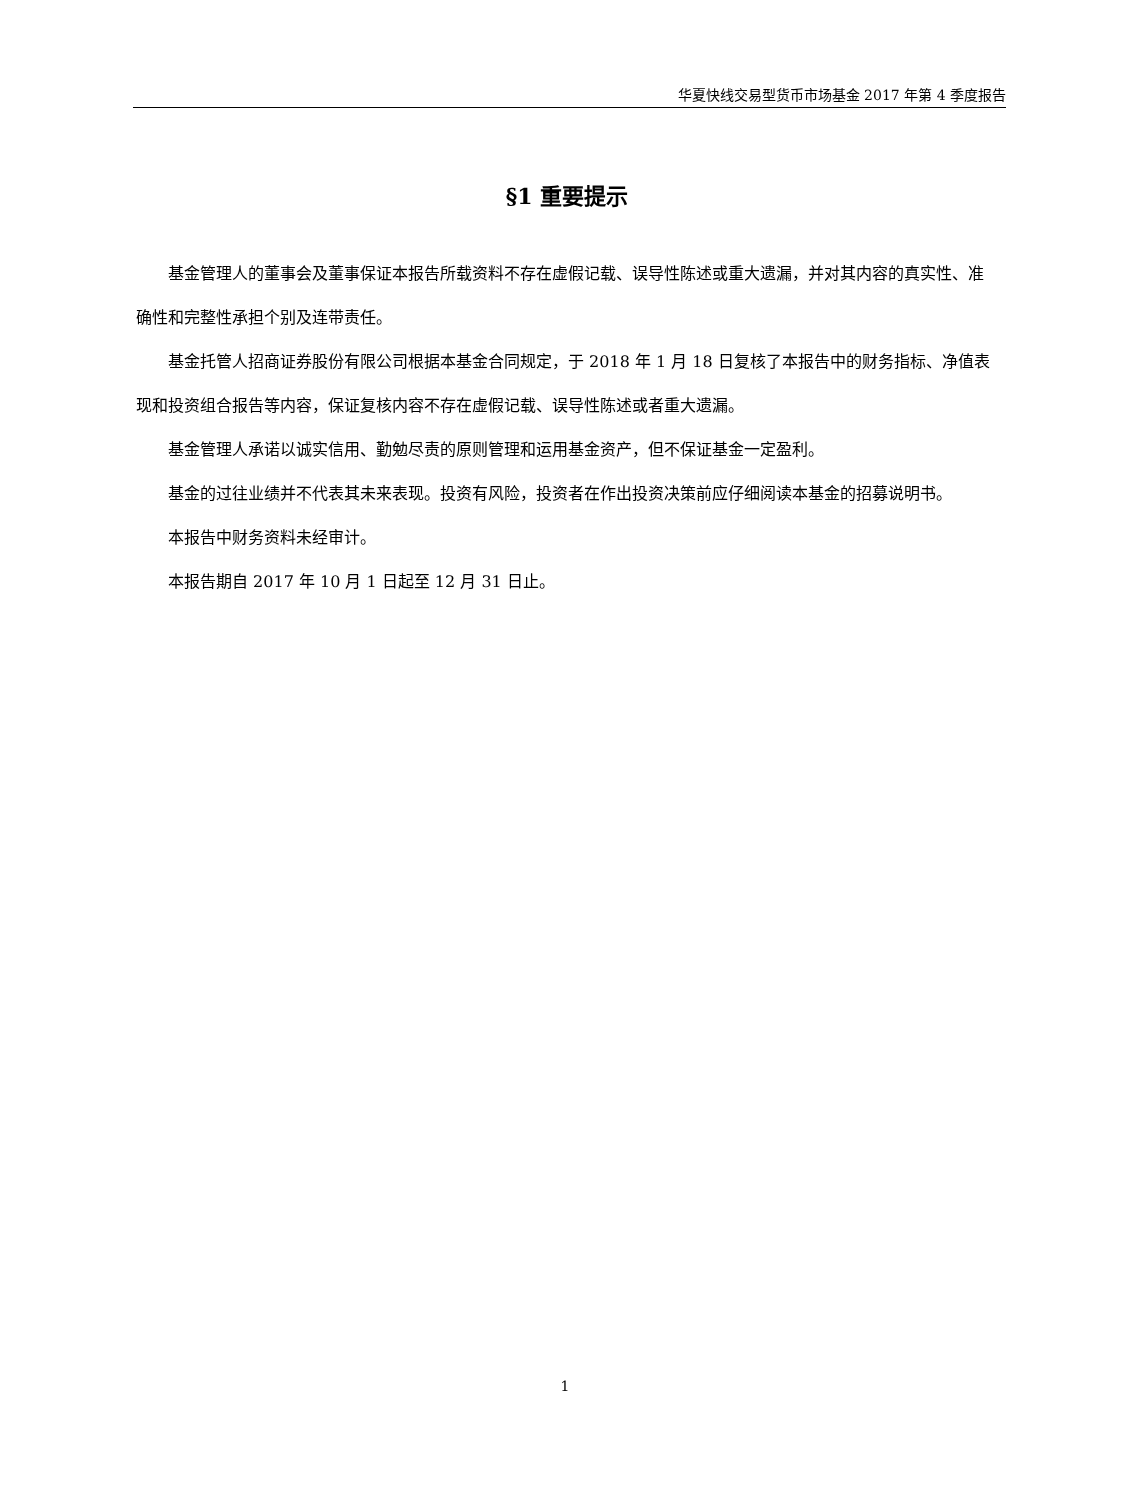华夏快线交易型货币市场基金 2017 年第 4 季度报告
§1 重要提示
基金管理人的董事会及董事保证本报告所载资料不存在虚假记载、误导性陈述或重大遗漏，并对其内容的真实性、准确性和完整性承担个别及连带责任。
基金托管人招商证券股份有限公司根据本基金合同规定，于 2018 年 1 月 18 日复核了本报告中的财务指标、净值表现和投资组合报告等内容，保证复核内容不存在虚假记载、误导性陈述或者重大遗漏。
基金管理人承诺以诚实信用、勤勉尽责的原则管理和运用基金资产，但不保证基金一定盈利。
基金的过往业绩并不代表其未来表现。投资有风险，投资者在作出投资决策前应仔细阅读本基金的招募说明书。
本报告中财务资料未经审计。
本报告期自 2017 年 10 月 1 日起至 12 月 31 日止。
1